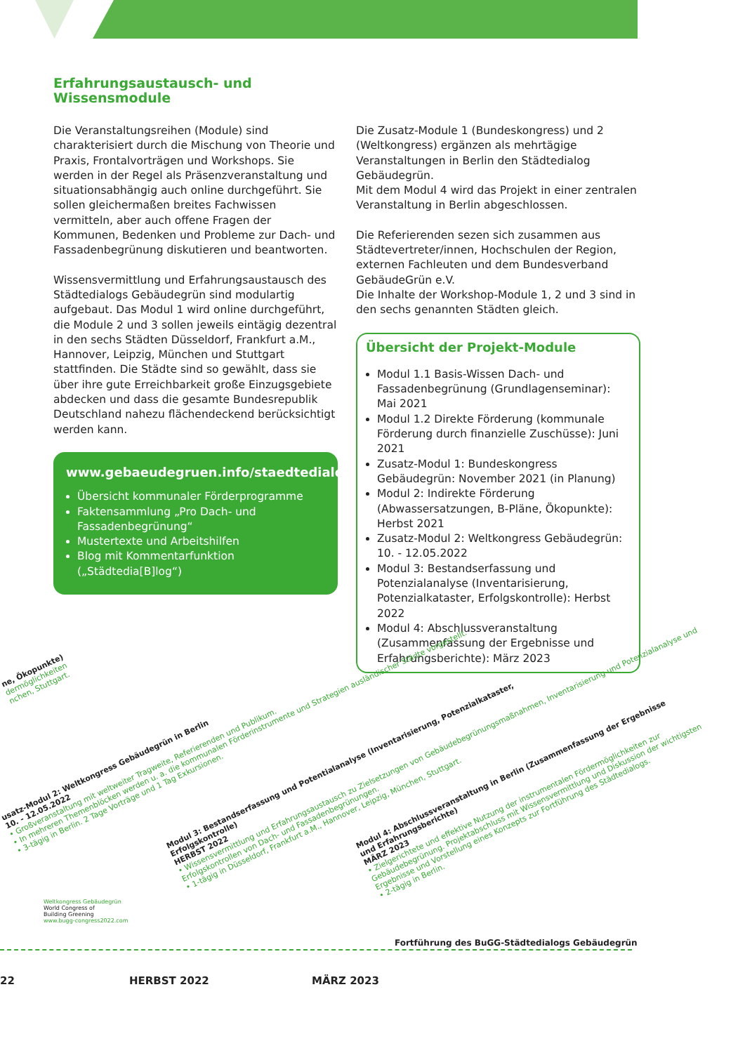Erfahrungsaustausch- und
Wissensmodule
Die Veranstaltungsreihen (Module) sind charakterisiert durch die Mischung von Theorie und Praxis, Frontalvorträgen und Workshops. Sie werden in der Regel als Präsenzveranstaltung und situationsabhängig auch online durchgeführt. Sie sollen gleichermaßen breites Fachwissen vermitteln, aber auch offene Fragen der Kommunen, Bedenken und Probleme zur Dach- und Fassadenbegrünung diskutieren und beantworten.
Wissensvermittlung und Erfahrungsaustausch des Städtedialogs Gebäudegrün sind modulartig aufgebaut. Das Modul 1 wird online durchgeführt, die Module 2 und 3 sollen jeweils eintägig dezentral in den sechs Städten Düsseldorf, Frankfurt a.M., Hannover, Leipzig, München und Stuttgart stattfinden. Die Städte sind so gewählt, dass sie über ihre gute Erreichbarkeit große Einzugsgebiete abdecken und dass die gesamte Bundesrepublik Deutschland nahezu flächendeckend berücksichtigt werden kann.
www.gebaeudegruen.info/staedtedialog
Übersicht kommunaler Förderprogramme
Faktensammlung „Pro Dach- und Fassadenbegrünung“
Mustertexte und Arbeitshilfen
Blog mit Kommentarfunktion („Städtedia[B]log“)
Die Zusatz-Module 1 (Bundeskongress) und 2 (Weltkongress) ergänzen als mehrtägige Veranstaltungen in Berlin den Städtedialog Gebäudegrün.
Mit dem Modul 4 wird das Projekt in einer zentralen Veranstaltung in Berlin abgeschlossen.
Die Referierenden sezen sich zusammen aus Städtevertreter/innen, Hochschulen der Region, externen Fachleuten und dem Bundesverband GebäudeGrün e.V.
Die Inhalte der Workshop-Module 1, 2 und 3 sind in den sechs genannten Städten gleich.
Übersicht der Projekt-Module
Modul 1.1 Basis-Wissen Dach- und Fassadenbegrünung (Grundlagenseminar): Mai 2021
Modul 1.2 Direkte Förderung (kommunale Förderung durch finanzielle Zuschüsse): Juni 2021
Zusatz-Modul 1: Bundeskongress Gebäudegrün: November 2021 (in Planung)
Modul 2: Indirekte Förderung (Abwassersatzungen, B-Pläne, Ökopunkte): Herbst 2021
Zusatz-Modul 2: Weltkongress Gebäudegrün: 10. - 12.05.2022
Modul 3: Bestandserfassung und Potenzialanalyse (Inventarisierung, Potenzialkataster, Erfolgskontrolle): Herbst 2022
Modul 4: Abschlussveranstaltung (Zusammenfassung der Ergebnisse und Erfahrungsberichte): März 2023
ne, Ökopunkte)
dermöglichkeiten
nchen, Stuttgart.
usatz-Modul 2: Weltkongress Gebäudegrün in Berlin
10. - 12.05.2022
• Großveranstaltung mit weltweiter Tragweite, Referierenden und Publikum.
• In mehreren Themenblöcken werden u. a. die kommunalen Förderinstrumente und Strategien ausländischer Städte vorgestellt.
• 3-tägig in Berlin. 2 Tage Vorträge und 1 Tag Exkursionen.
Modul 3: Bestandserfassung und Potentialanalyse (Inventarisierung, Potenzialkataster,
Erfolgskontrolle)
HERBST 2022
• Wissensvermittlung und Erfahrungsaustausch zu Zielsetzungen von Gebäudebegrünungsmaßnahmen, Inventarisierung und Potenzialanalyse und Erfolgskontrollen von Dach- und Fassadenbegrünungen.
• 1-tägig in Düsseldorf, Frankfurt a.M., Hannover, Leipzig, München, Stuttgart.
Modul 4: Abschlussveranstaltung in Berlin (Zusammenfassung der Ergebnisse
und Erfahrungsberichte)
MÄRZ 2023
• Zielgerichtete und effektive Nutzung der instrumentalen Fördermöglichkeiten zur Gebäudebegrünung. Projektabschluss mit Wissensvermittlung und Diskussion der wichtigsten Ergebnisse und Vorstellung eines Konzepts zur Fortführung des Städtedialogs.
• 2-tägig in Berlin.
Weltkongress Gebäudegrün
World Congress of
Building Greening
www.bugg-congress2022.com
Fortführung des BuGG-Städtedialogs Gebäudegrün
22 HERBST 2022 MÄRZ 2023